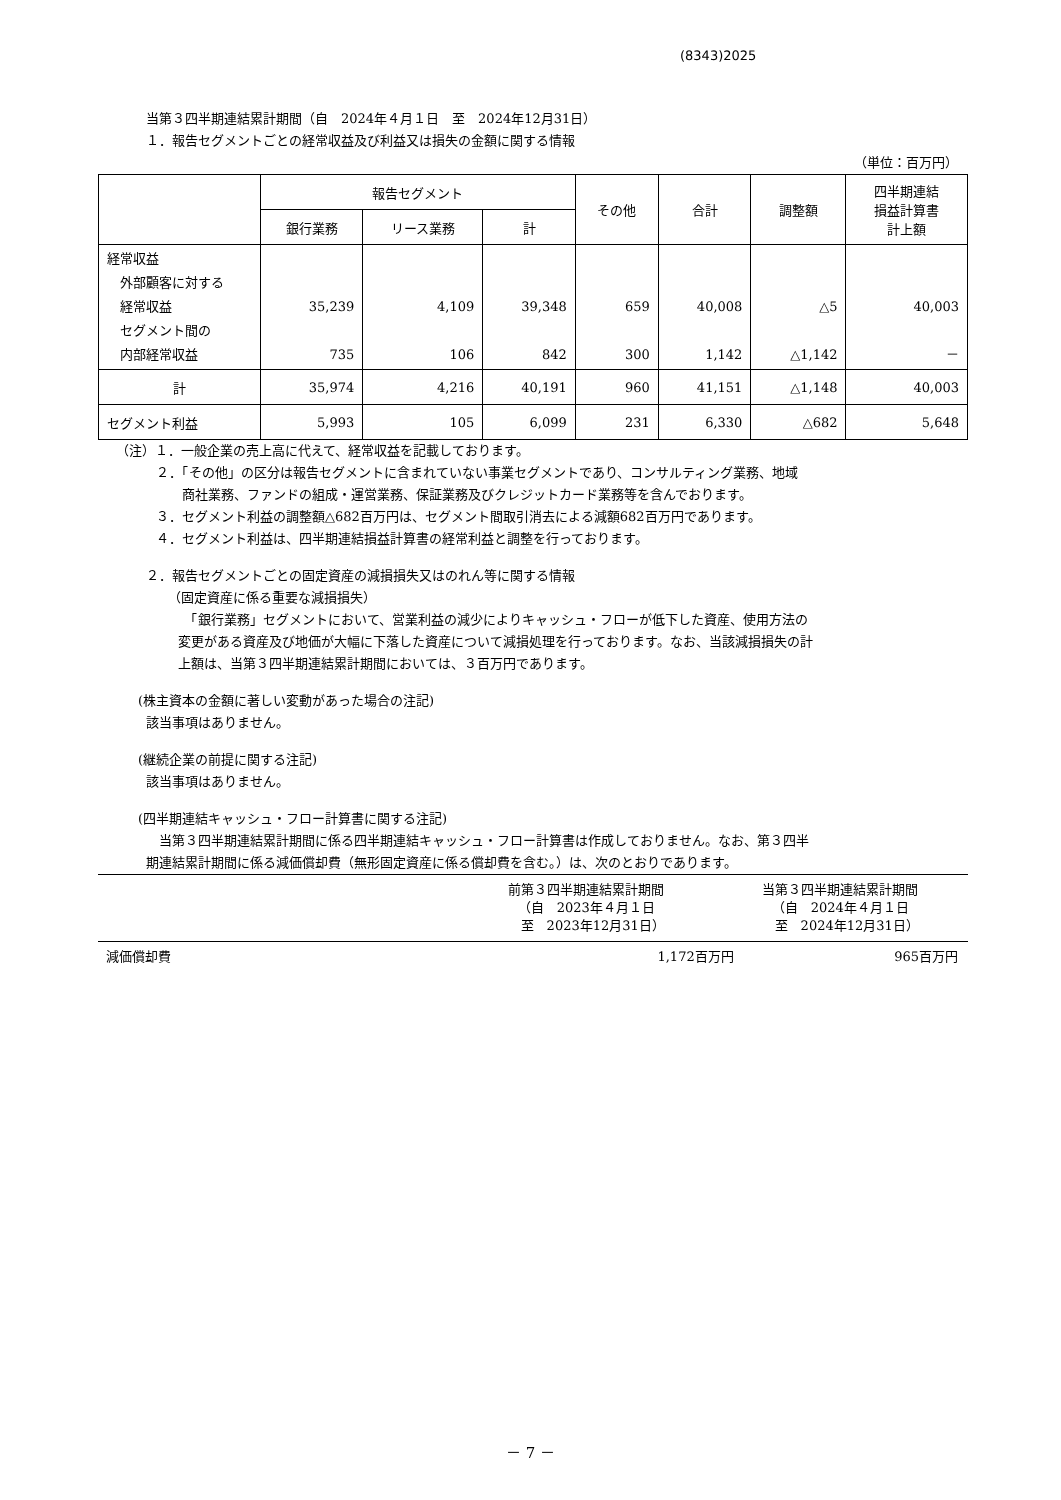(8343)2025
当第３四半期連結累計期間（自　2024年４月１日　至　2024年12月31日）
１．報告セグメントごとの経常収益及び利益又は損失の金額に関する情報
（単位：百万円）
| | 報告セグメント | | | その他 | 合計 | 調整額 | 四半期連結 損益計算書 計上額 |
| --- | --- | --- | --- | --- | --- | --- | --- |
| | 銀行業務 | リース業務 | 計 | | | | |
| 経常収益 外部顧客に対する 経常収益 セグメント間の 内部経常収益 | 35,239 735 | 4,109 106 | 39,348 842 | 659 300 | 40,008 1,142 | △5 △1,142 | 40,003 － |
| 計 | 35,974 | 4,216 | 40,191 | 960 | 41,151 | △1,148 | 40,003 |
| セグメント利益 | 5,993 | 105 | 6,099 | 231 | 6,330 | △682 | 5,648 |
（注）１．一般企業の売上高に代えて、経常収益を記載しております。
２．「その他」の区分は報告セグメントに含まれていない事業セグメントであり、コンサルティング業務、地域
　　商社業務、ファンドの組成・運営業務、保証業務及びクレジットカード業務等を含んでおります。
３．セグメント利益の調整額△682百万円は、セグメント間取引消去による減額682百万円であります。
４．セグメント利益は、四半期連結損益計算書の経常利益と調整を行っております。
２．報告セグメントごとの固定資産の減損損失又はのれん等に関する情報
（固定資産に係る重要な減損損失）
　「銀行業務」セグメントにおいて、営業利益の減少によりキャッシュ・フローが低下した資産、使用方法の
変更がある資産及び地価が大幅に下落した資産について減損処理を行っております。なお、当該減損損失の計
上額は、当第３四半期連結累計期間においては、３百万円であります。
(株主資本の金額に著しい変動があった場合の注記)
該当事項はありません。
(継続企業の前提に関する注記)
該当事項はありません。
(四半期連結キャッシュ・フロー計算書に関する注記)
　当第３四半期連結累計期間に係る四半期連結キャッシュ・フロー計算書は作成しておりません。なお、第３四半
期連結累計期間に係る減価償却費（無形固定資産に係る償却費を含む。）は、次のとおりであります。
| | 前第３四半期連結累計期間 （自 2023年４月１日 至 2023年12月31日） | 当第３四半期連結累計期間 （自 2024年４月１日 至 2024年12月31日） |
| 減価償却費 | 1,172百万円 | 965百万円 |
－ 7 －